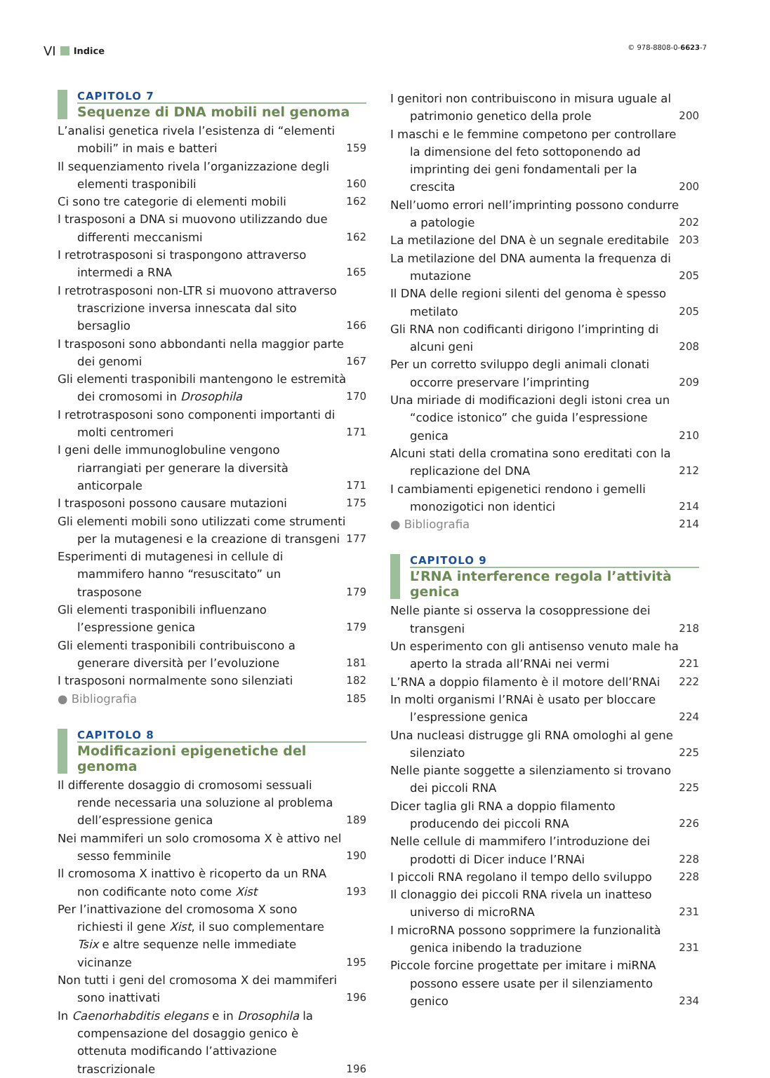VI Indice
© 978-8808-0-6623-7
CAPITOLO 7
Sequenze di DNA mobili nel genoma
L’analisi genetica rivela l’esistenza di “elementi mobili” in mais e batteri
159
Il sequenziamento rivela l’organizzazione degli elementi trasponibili
160
Ci sono tre categorie di elementi mobili 162
I trasposoni a DNA si muovono utilizzando due differenti meccanismi
162
I retrotrasposoni si traspongono attraverso intermedi a RNA
165
I retrotrasposoni non-LTR si muovono attraverso trascrizione inversa innescata dal sito bersaglio
166
I trasposoni sono abbondanti nella maggior parte dei genomi
167
Gli elementi trasponibili mantengono le estremità dei cromosomi in Drosophila
170
I retrotrasposoni sono componenti importanti di molti centromeri
171
I geni delle immunoglobuline vengono riarrangiati per generare la diversità anticorpale
171
I trasposoni possono causare mutazioni 175
Gli elementi mobili sono utilizzati come strumenti per la mutagenesi e la creazione di transgeni
177
Esperimenti di mutagenesi in cellule di mammifero hanno “resuscitato” un trasposone
179
Gli elementi trasponibili influenzano l’espressione genica
179
Gli elementi trasponibili contribuiscono a generare diversità per l’evoluzione
181
I trasposoni normalmente sono silenziati 182
● Bibliografia 185
CAPITOLO 8
Modificazioni epigenetiche del genoma
Il differente dosaggio di cromosomi sessuali rende necessaria una soluzione al problema dell’espressione genica
189
Nei mammiferi un solo cromosoma X è attivo nel sesso femminile
190
Il cromosoma X inattivo è ricoperto da un RNA non codificante noto come Xist
193
Per l’inattivazione del cromosoma X sono richiesti il gene Xist, il suo complementare Tsix e altre sequenze nelle immediate vicinanze
195
Non tutti i geni del cromosoma X dei mammiferi sono inattivati
196
In Caenorhabditis elegans e in Drosophila la compensazione del dosaggio genico è ottenuta modificando l’attivazione trascrizionale
196
I genitori non contribuiscono in misura uguale al patrimonio genetico della prole
200
I maschi e le femmine competono per controllare la dimensione del feto sottoponendo ad imprinting dei geni fondamentali per la crescita
200
Nell’uomo errori nell’imprinting possono condurre a patologie
202
La metilazione del DNA è un segnale ereditabile
203
La metilazione del DNA aumenta la frequenza di mutazione
205
Il DNA delle regioni silenti del genoma è spesso metilato
205
Gli RNA non codificanti dirigono l’imprinting di alcuni geni
208
Per un corretto sviluppo degli animali clonati occorre preservare l’imprinting
209
Una miriade di modificazioni degli istoni crea un “codice istonico” che guida l’espressione genica
210
Alcuni stati della cromatina sono ereditati con la replicazione del DNA
212
I cambiamenti epigenetici rendono i gemelli monozigotici non identici
214
● Bibliografia 214
CAPITOLO 9
L’RNA interference regola l’attività genica
Nelle piante si osserva la cosoppressione dei transgeni
218
Un esperimento con gli antisenso venuto male ha aperto la strada all’RNAi nei vermi
221
L’RNA a doppio filamento è il motore dell’RNAi
222
In molti organismi l’RNAi è usato per bloccare l’espressione genica
224
Una nucleasi distrugge gli RNA omologhi al gene silenziato
225
Nelle piante soggette a silenziamento si trovano dei piccoli RNA
225
Dicer taglia gli RNA a doppio filamento producendo dei piccoli RNA
226
Nelle cellule di mammifero l’introduzione dei prodotti di Dicer induce l’RNAi
228
I piccoli RNA regolano il tempo dello sviluppo
228
Il clonaggio dei piccoli RNA rivela un inatteso universo di microRNA
231
I microRNA possono sopprimere la funzionalità genica inibendo la traduzione
231
Piccole forcine progettate per imitare i miRNA possono essere usate per il silenziamento genico
234